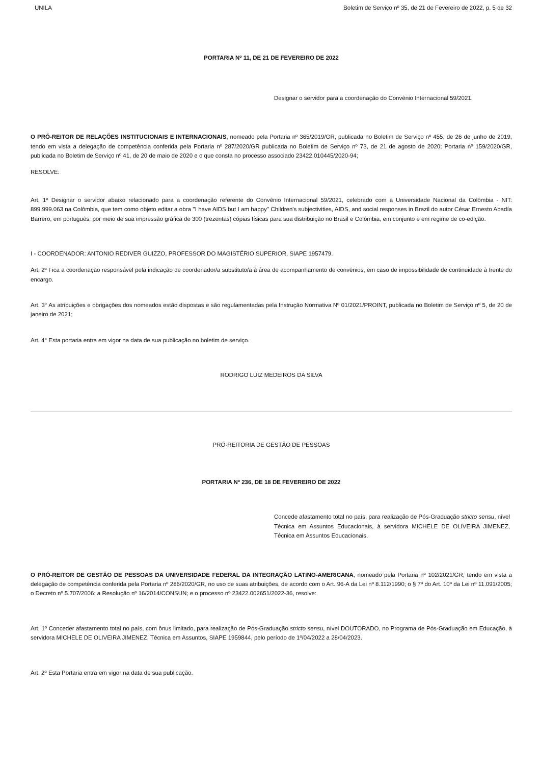UNILA Boletim de Serviço nº 35, de 21 de Fevereiro de 2022, p. 5 de 32
PORTARIA Nº 11, DE 21 DE FEVEREIRO DE 2022
Designar o servidor para a coordenação do Convênio Internacional 59/2021.
O PRÓ-REITOR DE RELAÇÕES INSTITUCIONAIS E INTERNACIONAIS, nomeado pela Portaria nº 365/2019/GR, publicada no Boletim de Serviço nº 455, de 26 de junho de 2019, tendo em vista a delegação de competência conferida pela Portaria nº 287/2020/GR publicada no Boletim de Serviço nº 73, de 21 de agosto de 2020; Portaria nº 159/2020/GR, publicada no Boletim de Serviço nº 41, de 20 de maio de 2020 e o que consta no processo associado 23422.010445/2020-94;
RESOLVE:
Art. 1º Designar o servidor abaixo relacionado para a coordenação referente do Convênio Internacional 59/2021, celebrado com a Universidade Nacional da Colômbia - NIT: 899.999.063 na Colômbia, que tem como objeto editar a obra ''I have AIDS but I am happy'' Children's subjectivities, AIDS, and social responses in Brazil do autor César Ernesto Abadía Barrero, em português, por meio de sua impressão gráfica de 300 (trezentas) cópias físicas para sua distribuição no Brasil e Colômbia, em conjunto e em regime de co-edição.
I - COORDENADOR: ANTONIO REDIVER GUIZZO, PROFESSOR DO MAGISTÉRIO SUPERIOR, SIAPE 1957479.
Art. 2º Fica a coordenação responsável pela indicação de coordenador/a substituto/a à área de acompanhamento de convênios, em caso de impossibilidade de continuidade à frente do encargo.
Art. 3° As atribuições e obrigações dos nomeados estão dispostas e são regulamentadas pela Instrução Normativa Nº 01/2021/PROINT, publicada no Boletim de Serviço nº 5, de 20 de janeiro de 2021;
Art. 4° Esta portaria entra em vigor na data de sua publicação no boletim de serviço.
RODRIGO LUIZ MEDEIROS DA SILVA
PRÓ-REITORIA DE GESTÃO DE PESSOAS
PORTARIA Nº 236, DE 18 DE FEVEREIRO DE 2022
Concede afastamento total no país, para realização de Pós-Graduação stricto sensu, nível Técnica em Assuntos Educacionais, à servidora MICHELE DE OLIVEIRA JIMENEZ, Técnica em Assuntos Educacionais.
O PRÓ-REITOR DE GESTÃO DE PESSOAS DA UNIVERSIDADE FEDERAL DA INTEGRAÇÃO LATINO-AMERICANA, nomeado pela Portaria nº 102/2021/GR, tendo em vista a delegação de competência conferida pela Portaria nº 286/2020/GR, no uso de suas atribuições, de acordo com o Art. 96-A da Lei nº 8.112/1990; o § 7º do Art. 10º da Lei nº 11.091/2005; o Decreto nº 5.707/2006; a Resolução nº 16/2014/CONSUN; e o processo nº 23422.002651/2022-36, resolve:
Art. 1º Conceder afastamento total no país, com ônus limitado, para realização de Pós-Graduação stricto sensu, nível DOUTORADO, no Programa de Pós-Graduação em Educação, à servidora MICHELE DE OLIVEIRA JIMENEZ, Técnica em Assuntos, SIAPE 1959844, pelo período de 1º/04/2022 a 28/04/2023.
Art. 2º Esta Portaria entra em vigor na data de sua publicação.